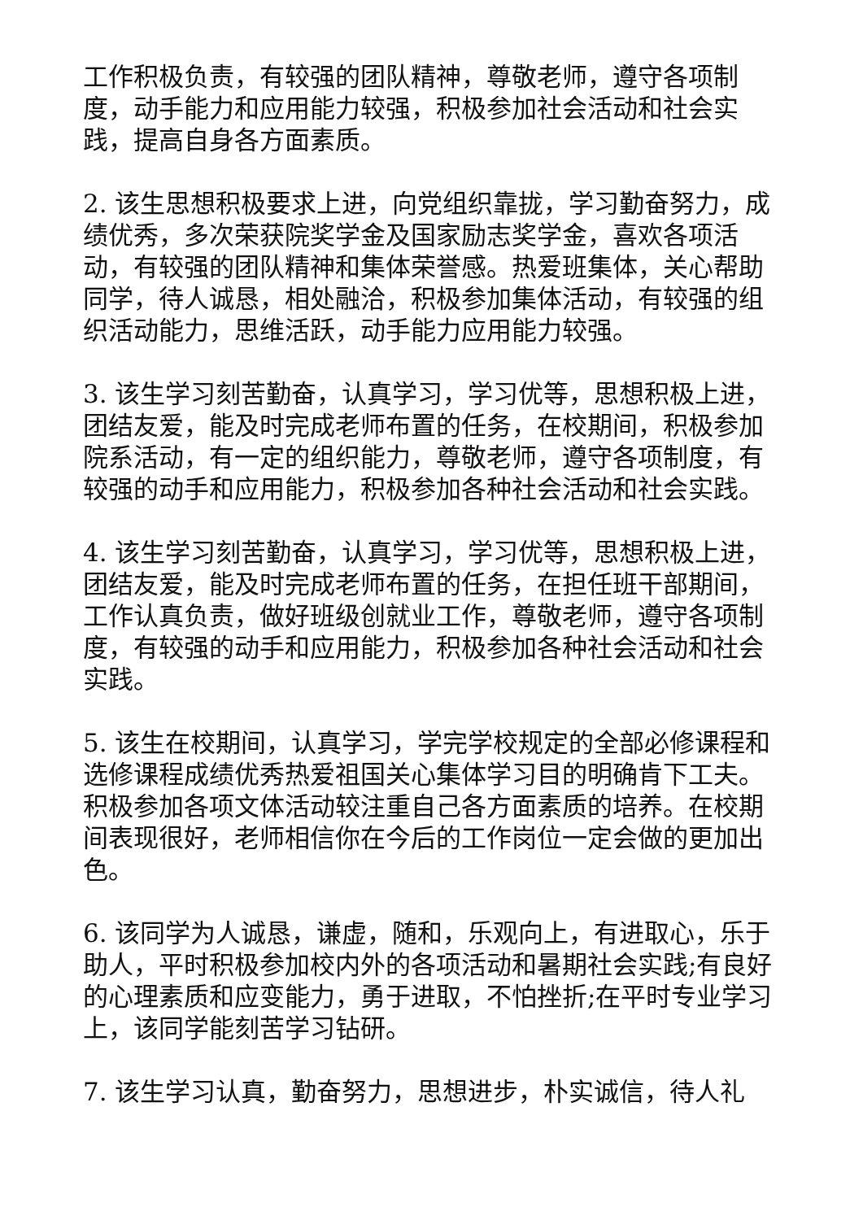工作积极负责，有较强的团队精神，尊敬老师，遵守各项制度，动手能力和应用能力较强，积极参加社会活动和社会实践，提高自身各方面素质。
2. 该生思想积极要求上进，向党组织靠拢，学习勤奋努力，成绩优秀，多次荣获院奖学金及国家励志奖学金，喜欢各项活动，有较强的团队精神和集体荣誉感。热爱班集体，关心帮助同学，待人诚恳，相处融洽，积极参加集体活动，有较强的组织活动能力，思维活跃，动手能力应用能力较强。
3. 该生学习刻苦勤奋，认真学习，学习优等，思想积极上进，团结友爱，能及时完成老师布置的任务，在校期间，积极参加院系活动，有一定的组织能力，尊敬老师，遵守各项制度，有较强的动手和应用能力，积极参加各种社会活动和社会实践。
4. 该生学习刻苦勤奋，认真学习，学习优等，思想积极上进，团结友爱，能及时完成老师布置的任务，在担任班干部期间，工作认真负责，做好班级创就业工作，尊敬老师，遵守各项制度，有较强的动手和应用能力，积极参加各种社会活动和社会实践。
5. 该生在校期间，认真学习，学完学校规定的全部必修课程和选修课程成绩优秀热爱祖国关心集体学习目的明确肯下工夫。积极参加各项文体活动较注重自己各方面素质的培养。在校期间表现很好，老师相信你在今后的工作岗位一定会做的更加出色。
6. 该同学为人诚恳，谦虚，随和，乐观向上，有进取心，乐于助人，平时积极参加校内外的各项活动和暑期社会实践;有良好的心理素质和应变能力，勇于进取，不怕挫折;在平时专业学习上，该同学能刻苦学习钻研。
7. 该生学习认真，勤奋努力，思想进步，朴实诚信，待人礼